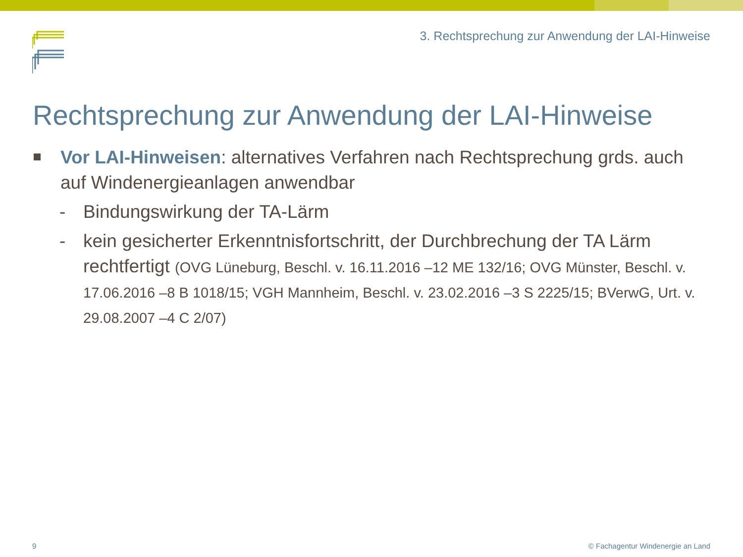3. Rechtsprechung zur Anwendung der LAI-Hinweise
Rechtsprechung zur Anwendung der LAI-Hinweise
Vor LAI-Hinweisen: alternatives Verfahren nach Rechtsprechung grds. auch auf Windenergieanlagen anwendbar
- Bindungswirkung der TA-Lärm
- kein gesicherter Erkenntnisfortschritt, der Durchbrechung der TA Lärm rechtfertigt (OVG Lüneburg, Beschl. v. 16.11.2016 –12 ME 132/16; OVG Münster, Beschl. v. 17.06.2016 –8 B 1018/15; VGH Mannheim, Beschl. v. 23.02.2016 –3 S 2225/15; BVerwG, Urt. v. 29.08.2007 –4 C 2/07)
9
© Fachagentur Windenergie an Land